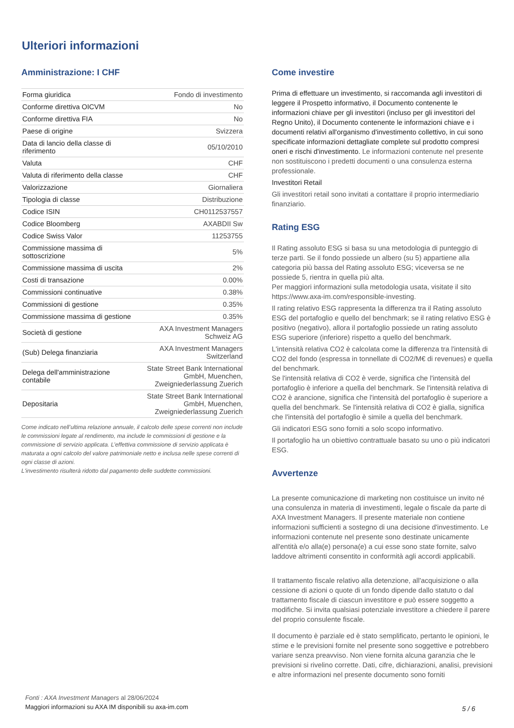Ulteriori informazioni
Amministrazione: I CHF
| Forma giuridica | Fondo di investimento |
| Conforme direttiva OICVM | No |
| Conforme direttiva FIA | No |
| Paese di origine | Svizzera |
| Data di lancio della classe di riferimento | 05/10/2010 |
| Valuta | CHF |
| Valuta di riferimento della classe | CHF |
| Valorizzazione | Giornaliera |
| Tipologia di classe | Distribuzione |
| Codice ISIN | CH0112537557 |
| Codice Bloomberg | AXABDII Sw |
| Codice Swiss Valor | 11253755 |
| Commissione massima di sottoscrizione | 5% |
| Commissione massima di uscita | 2% |
| Costi di transazione | 0.00% |
| Commissioni continuative | 0.38% |
| Commissioni di gestione | 0.35% |
| Commissione massima di gestione | 0.35% |
| Società di gestione | AXA Investment Managers Schweiz AG |
| (Sub) Delega finanziaria | AXA Investment Managers Switzerland |
| Delega dell'amministrazione contabile | State Street Bank International GmbH, Muenchen, Zweigniederlassung Zuerich |
| Depositaria | State Street Bank International GmbH, Muenchen, Zweigniederlassung Zuerich |
Come indicato nell’ultima relazione annuale, il calcolo delle spese correnti non include le commissioni legate al rendimento, ma include le commissioni di gestione e la commissione di servizio applicata. L’effettiva commissione di servizio applicata è maturata a ogni calcolo del valore patrimoniale netto e inclusa nelle spese correnti di ogni classe di azioni.
L'investimento risulterà ridotto dal pagamento delle suddette commissioni.
Come investire
Prima di effettuare un investimento, si raccomanda agli investitori di leggere il Prospetto informativo, il Documento contenente le informazioni chiave per gli investitori (incluso per gli investitori del Regno Unito), il Documento contenente le informazioni chiave e i documenti relativi all'organismo d'investimento collettivo, in cui sono specificate informazioni dettagliate complete sul prodotto compresi oneri e rischi d'investimento. Le informazioni contenute nel presente non sostituiscono i predetti documenti o una consulenza esterna professionale.
Investitori Retail
Gli investitori retail sono invitati a contattare il proprio intermediario finanziario.
Rating ESG
Il Rating assoluto ESG si basa su una metodologia di punteggio di terze parti. Se il fondo possiede un albero (su 5) appartiene alla categoria più bassa del Rating assoluto ESG; viceversa se ne possiede 5, rientra in quella più alta.
Per maggiori informazioni sulla metodologia usata, visitate il sito https://www.axa-im.com/responsible-investing.
Il rating relativo ESG rappresenta la differenza tra il Rating assoluto ESG del portafoglio e quello del benchmark; se il rating relativo ESG è positivo (negativo), allora il portafoglio possiede un rating assoluto ESG superiore (inferiore) rispetto a quello del benchmark.
L'intensità relativa CO2 è calcolata come la differenza tra l'intensità di CO2 del fondo (espressa in tonnellate di CO2/M€ di revenues) e quella del benchmark.
Se l'intensità relativa di CO2 è verde, significa che l'intensità del portafoglio è inferiore a quella del benchmark. Se l'intensità relativa di CO2 è arancione, significa che l'intensità del portafoglio è superiore a quella del benchmark. Se l'intensità relativa di CO2 è gialla, significa che l'intensità del portafoglio è simile a quella del benchmark.
Gli indicatori ESG sono forniti a solo scopo informativo.
Il portafoglio ha un obiettivo contrattuale basato su uno o più indicatori ESG.
Avvertenze
La presente comunicazione di marketing non costituisce un invito né una consulenza in materia di investimenti, legale o fiscale da parte di AXA Investment Managers. Il presente materiale non contiene informazioni sufficienti a sostegno di una decisione d'investimento. Le informazioni contenute nel presente sono destinate unicamente all'entità e/o alla(e) persona(e) a cui esse sono state fornite, salvo laddove altrimenti consentito in conformità agli accordi applicabili.
Il trattamento fiscale relativo alla detenzione, all'acquisizione o alla cessione di azioni o quote di un fondo dipende dallo statuto o dal trattamento fiscale di ciascun investitore e può essere soggetto a modifiche. Si invita qualsiasi potenziale investitore a chiedere il parere del proprio consulente fiscale.
Il documento è parziale ed è stato semplificato, pertanto le opinioni, le stime e le previsioni fornite nel presente sono soggettive e potrebbero variare senza preavviso. Non viene fornita alcuna garanzia che le previsioni si rivelino corrette. Dati, cifre, dichiarazioni, analisi, previsioni e altre informazioni nel presente documento sono forniti
Fonti : AXA Investment Managers al 28/06/2024
Maggiori informazioni su AXA IM disponibili su axa-im.com
5 / 6